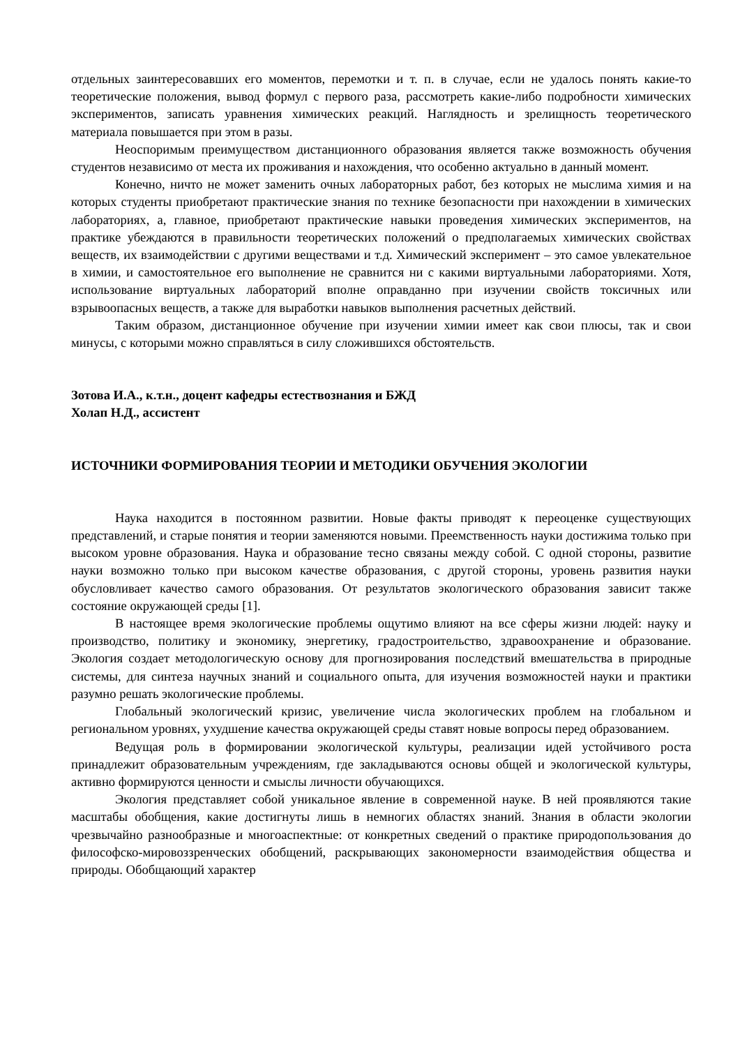отдельных заинтересовавших его моментов, перемотки и т. п. в случае, если не удалось понять какие-то теоретические положения, вывод формул с первого раза, рассмотреть какие-либо подробности химических экспериментов, записать уравнения химических реакций. Наглядность и зрелищность теоретического материала повышается при этом в разы.
Неоспоримым преимуществом дистанционного образования является также возможность обучения студентов независимо от места их проживания и нахождения, что особенно актуально в данный момент.
Конечно, ничто не может заменить очных лабораторных работ, без которых не мыслима химия и на которых студенты приобретают практические знания по технике безопасности при нахождении в химических лабораториях, а, главное, приобретают практические навыки проведения химических экспериментов, на практике убеждаются в правильности теоретических положений о предполагаемых химических свойствах веществ, их взаимодействии с другими веществами и т.д. Химический эксперимент – это самое увлекательное в химии, и самостоятельное его выполнение не сравнится ни с какими виртуальными лабораториями. Хотя, использование виртуальных лабораторий вполне оправданно при изучении свойств токсичных или взрывоопасных веществ, а также для выработки навыков выполнения расчетных действий.
Таким образом, дистанционное обучение при изучении химии имеет как свои плюсы, так и свои минусы, с которыми можно справляться в силу сложившихся обстоятельств.
Зотова И.А., к.т.н., доцент кафедры естествознания и БЖД
Холап Н.Д., ассистент
ИСТОЧНИКИ ФОРМИРОВАНИЯ ТЕОРИИ И МЕТОДИКИ ОБУЧЕНИЯ ЭКОЛОГИИ
Наука находится в постоянном развитии. Новые факты приводят к переоценке существующих представлений, и старые понятия и теории заменяются новыми. Преемственность науки достижима только при высоком уровне образования. Наука и образование тесно связаны между собой. С одной стороны, развитие науки возможно только при высоком качестве образования, с другой стороны, уровень развития науки обусловливает качество самого образования. От результатов экологического образования зависит также состояние окружающей среды [1].
В настоящее время экологические проблемы ощутимо влияют на все сферы жизни людей: науку и производство, политику и экономику, энергетику, градостроительство, здравоохранение и образование. Экология создает методологическую основу для прогнозирования последствий вмешательства в природные системы, для синтеза научных знаний и социального опыта, для изучения возможностей науки и практики разумно решать экологические проблемы.
Глобальный экологический кризис, увеличение числа экологических проблем на глобальном и региональном уровнях, ухудшение качества окружающей среды ставят новые вопросы перед образованием.
Ведущая роль в формировании экологической культуры, реализации идей устойчивого роста принадлежит образовательным учреждениям, где закладываются основы общей и экологической культуры, активно формируются ценности и смыслы личности обучающихся.
Экология представляет собой уникальное явление в современной науке. В ней проявляются такие масштабы обобщения, какие достигнуты лишь в немногих областях знаний. Знания в области экологии чрезвычайно разнообразные и многоаспектные: от конкретных сведений о практике природопользования до философско-мировоззренческих обобщений, раскрывающих закономерности взаимодействия общества и природы. Обобщающий характер